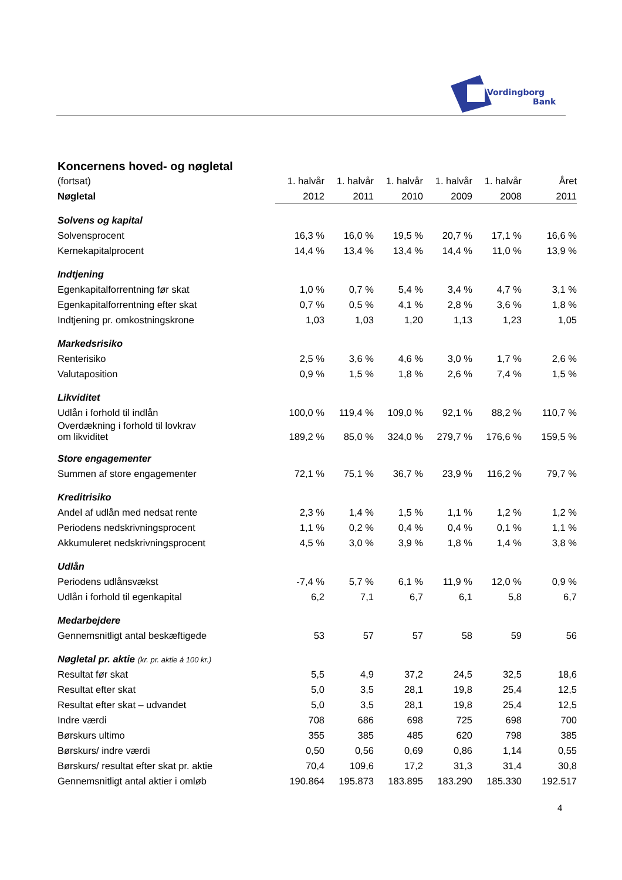Vordingborg
Bank
Koncernens hoved- og nøgletal
| (fortsat) | 1. halvår | 1. halvår | 1. halvår | 1. halvår | 1. halvår | Året |
| Nøgletal | 2012 | 2011 | 2010 | 2009 | 2008 | 2011 |
| Solvens og kapital | | | | | | |
| Solvensprocent | 16,3 % | 16,0 % | 19,5 % | 20,7 % | 17,1 % | 16,6 % |
| Kernekapitalprocent | 14,4 % | 13,4 % | 13,4 % | 14,4 % | 11,0 % | 13,9 % |
| Indtjening | | | | | | |
| Egenkapitalforrentning før skat | 1,0 % | 0,7 % | 5,4 % | 3,4 % | 4,7 % | 3,1 % |
| Egenkapitalforrentning efter skat | 0,7 % | 0,5 % | 4,1 % | 2,8 % | 3,6 % | 1,8 % |
| Indtjening pr. omkostningskrone | 1,03 | 1,03 | 1,20 | 1,13 | 1,23 | 1,05 |
| Markedsrisiko | | | | | | |
| Renterisiko | 2,5 % | 3,6 % | 4,6 % | 3,0 % | 1,7 % | 2,6 % |
| Valutaposition | 0,9 % | 1,5 % | 1,8 % | 2,6 % | 7,4 % | 1,5 % |
| Likviditet | | | | | | |
| Udlån i forhold til indlån | 100,0 % | 119,4 % | 109,0 % | 92,1 % | 88,2 % | 110,7 % |
| Overdækning i forhold til lovkrav om likviditet | 189,2 % | 85,0 % | 324,0 % | 279,7 % | 176,6 % | 159,5 % |
| Store engagementer | | | | | | |
| Summen af store engagementer | 72,1 % | 75,1 % | 36,7 % | 23,9 % | 116,2 % | 79,7 % |
| Kreditrisiko | | | | | | |
| Andel af udlån med nedsat rente | 2,3 % | 1,4 % | 1,5 % | 1,1 % | 1,2 % | 1,2 % |
| Periodens nedskrivningsprocent | 1,1 % | 0,2 % | 0,4 % | 0,4 % | 0,1 % | 1,1 % |
| Akkumuleret nedskrivningsprocent | 4,5 % | 3,0 % | 3,9 % | 1,8 % | 1,4 % | 3,8 % |
| Udlån | | | | | | |
| Periodens udlånsvækst | -7,4 % | 5,7 % | 6,1 % | 11,9 % | 12,0 % | 0,9 % |
| Udlån i forhold til egenkapital | 6,2 | 7,1 | 6,7 | 6,1 | 5,8 | 6,7 |
| Medarbejdere | | | | | | |
| Gennemsnitligt antal beskæftigede | 53 | 57 | 57 | 58 | 59 | 56 |
| Nøgletal pr. aktie (kr. pr. aktie á 100 kr.) | | | | | | |
| Resultat før skat | 5,5 | 4,9 | 37,2 | 24,5 | 32,5 | 18,6 |
| Resultat efter skat | 5,0 | 3,5 | 28,1 | 19,8 | 25,4 | 12,5 |
| Resultat efter skat – udvandet | 5,0 | 3,5 | 28,1 | 19,8 | 25,4 | 12,5 |
| Indre værdi | 708 | 686 | 698 | 725 | 698 | 700 |
| Børskurs ultimo | 355 | 385 | 485 | 620 | 798 | 385 |
| Børskurs/ indre værdi | 0,50 | 0,56 | 0,69 | 0,86 | 1,14 | 0,55 |
| Børskurs/ resultat efter skat pr. aktie | 70,4 | 109,6 | 17,2 | 31,3 | 31,4 | 30,8 |
| Gennemsnitligt antal aktier i omløb | 190.864 | 195.873 | 183.895 | 183.290 | 185.330 | 192.517 |
4